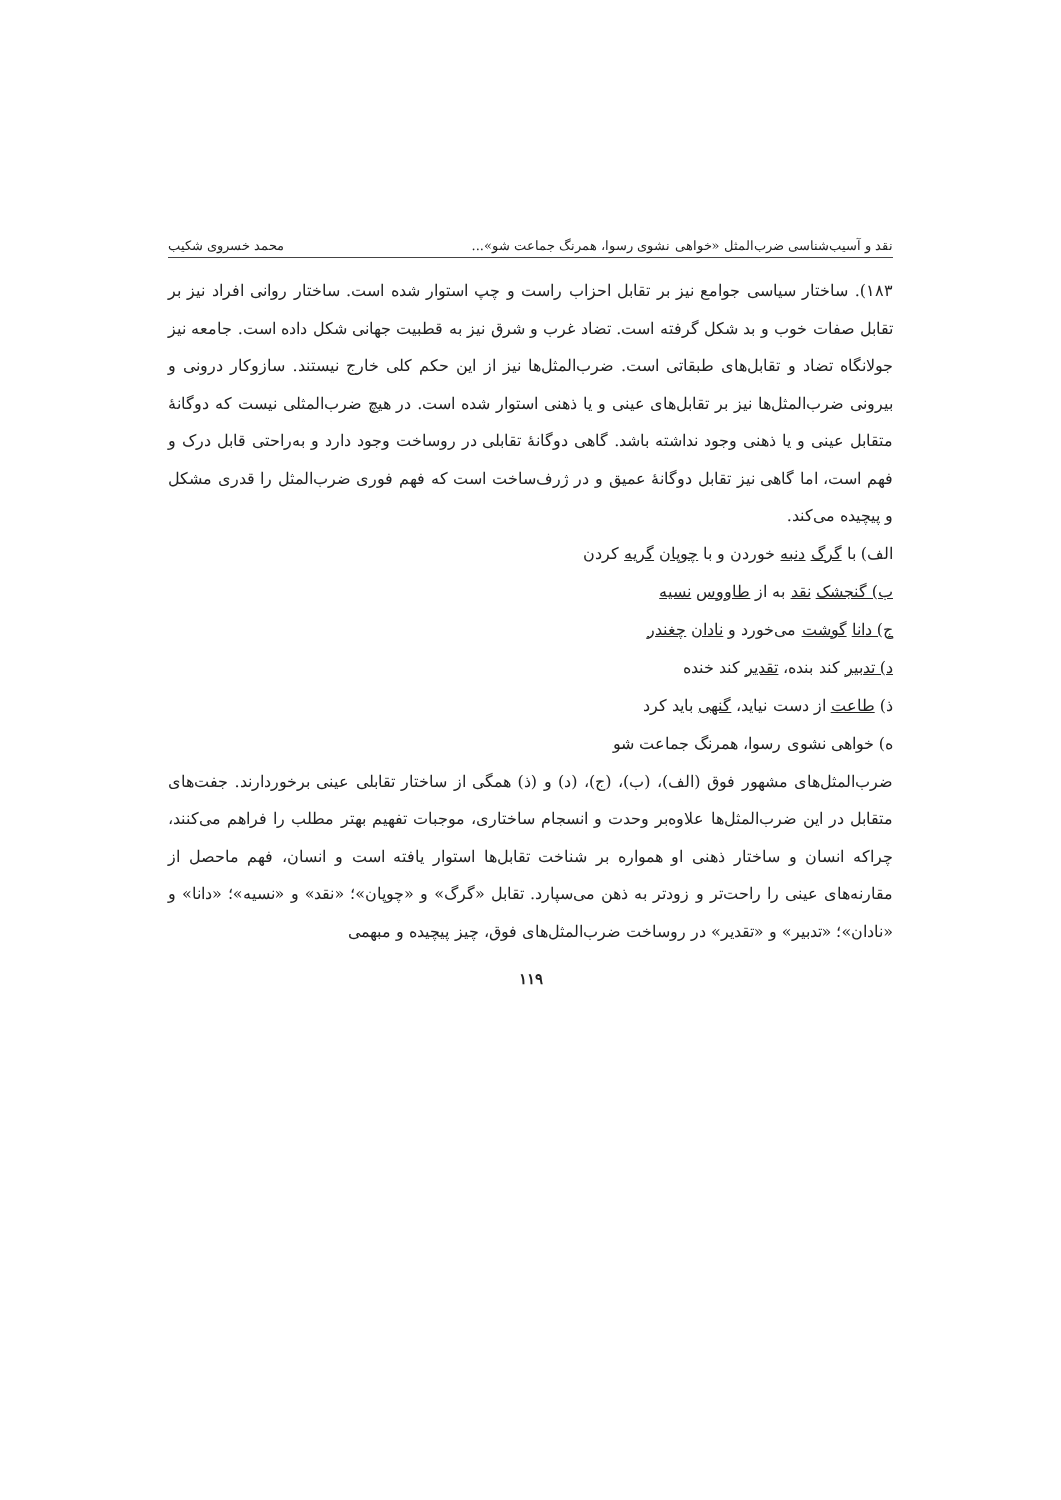نقد و آسیب‌شناسی ضرب‌المثل «خواهی نشوی رسوا، همرنگ جماعت شو»... محمد خسروی شکیب
۱۸۳). ساختار سیاسی جوامع نیز بر تقابل احزاب راست و چپ استوار شده است. ساختار روانی افراد نیز بر تقابل صفات خوب و بد شکل گرفته است. تضاد غرب و شرق نیز به قطبیت جهانی شکل داده است. جامعه نیز جولانگاه تضاد و تقابل‌های طبقاتی است. ضرب‌المثل‌ها نیز از این حکم کلی خارج نیستند. سازوکار درونی و بیرونی ضرب‌المثل‌ها نیز بر تقابل‌های عینی و یا ذهنی استوار شده است. در هیچ ضرب‌المثلی نیست که دوگانهٔ متقابل عینی و یا ذهنی وجود نداشته باشد. گاهی دوگانهٔ تقابلی در روساخت وجود دارد و به‌راحتی قابل درک و فهم است، اما گاهی نیز تقابل دوگانهٔ عمیق و در ژرف‌ساخت است که فهم فوری ضرب‌المثل را قدری مشکل و پیچیده می‌کند.
الف) با گرگ دنبه خوردن و با چوپان گریه کردن
ب) گنجشک نقد به از طاووس نسیه
ج) دانا گوشت می‌خورد و نادان چغندر
د) تدبیر کند بنده، تقدیر کند خنده
ذ) طاعت از دست نیاید، گنهی باید کرد
ه) خواهی نشوی رسوا، همرنگ جماعت شو
ضرب‌المثل‌های مشهور فوق (الف)، (ب)، (ج)، (د) و (ذ) همگی از ساختار تقابلی عینی برخوردارند. جفت‌های متقابل در این ضرب‌المثل‌ها علاوه‌بر وحدت و انسجام ساختاری، موجبات تفهیم بهتر مطلب را فراهم می‌کنند، چراکه انسان و ساختار ذهنی او همواره بر شناخت تقابل‌ها استوار یافته است و انسان، فهم ماحصل از مقارنه‌های عینی را راحت‌تر و زودتر به ذهن می‌سپارد. تقابل «گرگ» و «چوپان»؛ «نقد» و «نسیه»؛ «دانا» و «نادان»؛ «تدبیر» و «تقدیر» در روساخت ضرب‌المثل‌های فوق، چیز پیچیده و مبهمی
۱۱۹